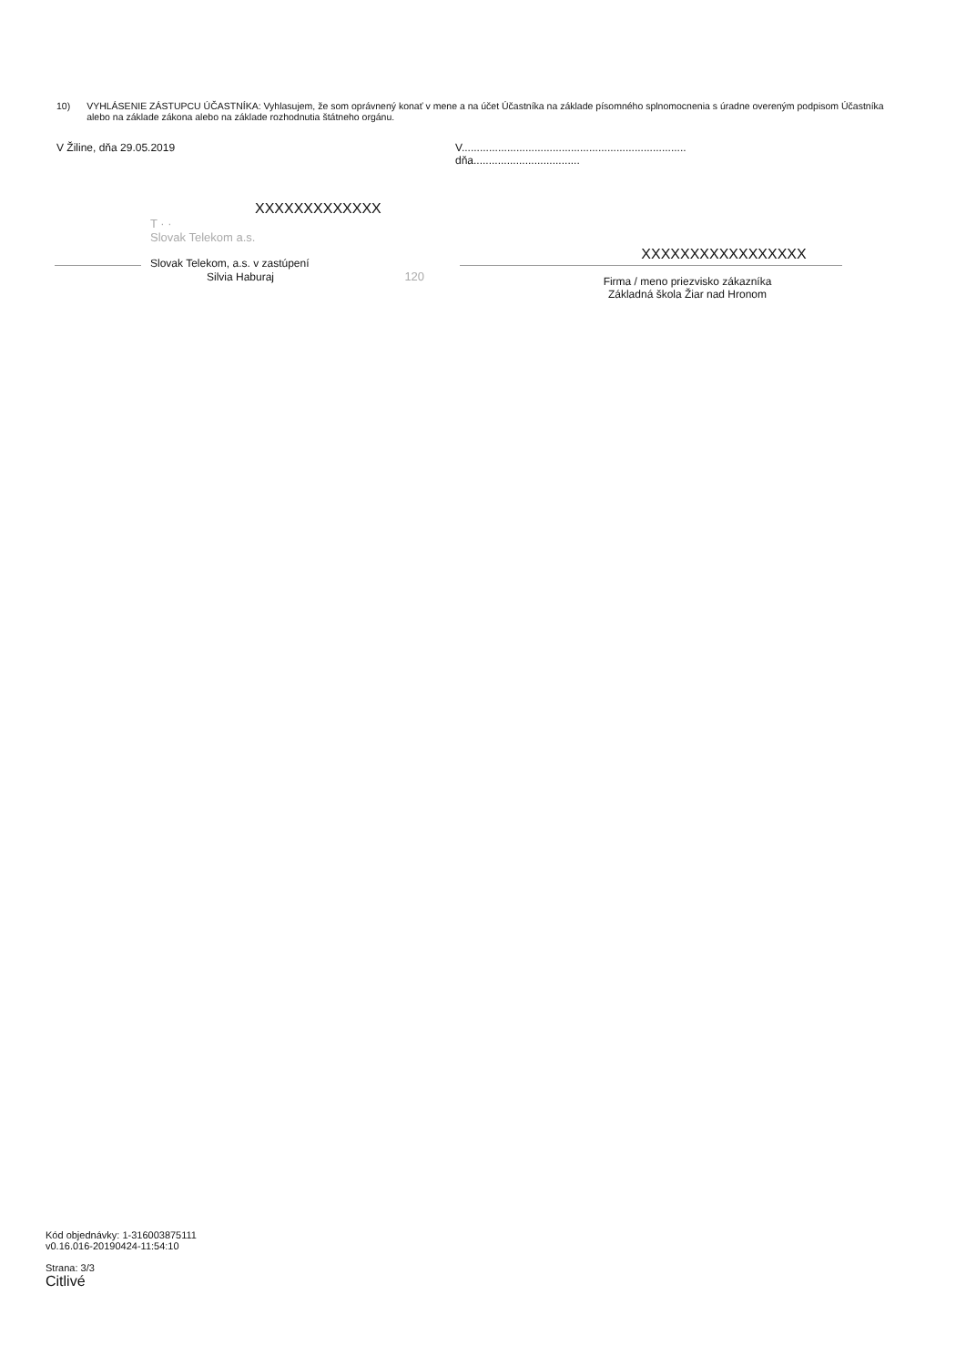10) VYHLÁSENIE ZÁSTUPCU ÚČASTNÍKA: Vyhlasujem, že som oprávnený konať v mene a na účet Účastníka na základe písomného splnomocnenia s úradne overeným podpisom Účastníka alebo na základe zákona alebo na základe rozhodnutia štátneho orgánu.
V Žiline, dňa 29.05.2019 V..........................................................................
dňa...................................
XXXXXXXXXXXXX
T · ·
Slovak Telekom a.s.
Slovak Telekom, a.s. v zastúpení
Silvia Haburaj 120
XXXXXXXXXXXXXXXXX
Firma / meno priezvisko zákazníka
Základná škola Žiar nad Hronom
Kód objednávky: 1-316003875111
v0.16.016-20190424-11:54:10
Strana: 3/3
Citlivé